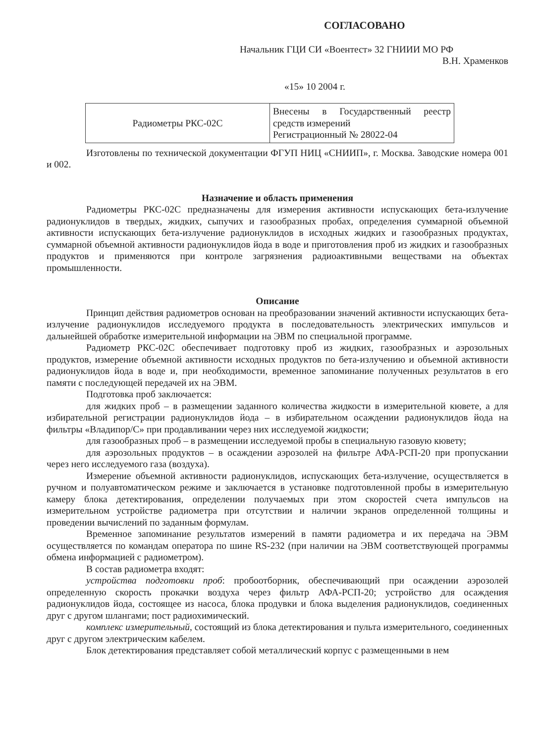СОГЛАСОВАНО
Начальник ГЦИ СИ «Воентест» 32 ГНИИИ МО РФ
В.Н. Храменков
«15» 10 2004 г.
| Радиометры РКС-02С | Внесены в Государственный реестр средств измерений Регистрационный № 28022-04 |
Изготовлены по технической документации ФГУП НИЦ «СНИИП», г. Москва. Заводские номера 001 и 002.
Назначение и область применения
Радиометры РКС-02С предназначены для измерения активности испускающих бета-излучение радионуклидов в твердых, жидких, сыпучих и газообразных пробах, определения суммарной объемной активности испускающих бета-излучение радионуклидов в исходных жидких и газообразных продуктах, суммарной объемной активности радионуклидов йода в воде и приготовления проб из жидких и газообразных продуктов и применяются при контроле загрязнения радиоактивными веществами на объектах промышленности.
Описание
Принцип действия радиометров основан на преобразовании значений активности испускающих бета-излучение радионуклидов исследуемого продукта в последовательность электрических импульсов и дальнейшей обработке измерительной информации на ЭВМ по специальной программе.
Радиометр РКС-02С обеспечивает подготовку проб из жидких, газообразных и аэрозольных продуктов, измерение объемной активности исходных продуктов по бета-излучению и объемной активности радионуклидов йода в воде и, при необходимости, временное запоминание полученных результатов в его памяти с последующей передачей их на ЭВМ.
Подготовка проб заключается:
для жидких проб – в размещении заданного количества жидкости в измерительной кювете, а для избирательной регистрации радионуклидов йода – в избирательном осаждении радионуклидов йода на фильтры «Владипор/С» при продавливании через них исследуемой жидкости;
для газообразных проб – в размещении исследуемой пробы в специальную газовую кювету;
для аэрозольных продуктов – в осаждении аэрозолей на фильтре АФА-РСП-20 при пропускании через него исследуемого газа (воздуха).
Измерение объемной активности радионуклидов, испускающих бета-излучение, осуществляется в ручном и полуавтоматическом режиме и заключается в установке подготовленной пробы в измерительную камеру блока детектирования, определении получаемых при этом скоростей счета импульсов на измерительном устройстве радиометра при отсутствии и наличии экранов определенной толщины и проведении вычислений по заданным формулам.
Временное запоминание результатов измерений в памяти радиометра и их передача на ЭВМ осуществляется по командам оператора по шине RS-232 (при наличии на ЭВМ соответствующей программы обмена информацией с радиометром).
В состав радиометра входят:
устройства подготовки проб: пробоотборник, обеспечивающий при осаждении аэрозолей определенную скорость прокачки воздуха через фильтр АФА-РСП-20; устройство для осаждения радионуклидов йода, состоящее из насоса, блока продувки и блока выделения радионуклидов, соединенных друг с другом шлангами; пост радиохимический.
комплекс измерительный, состоящий из блока детектирования и пульта измерительного, соединенных друг с другом электрическим кабелем.
Блок детектирования представляет собой металлический корпус с размещенными в нем